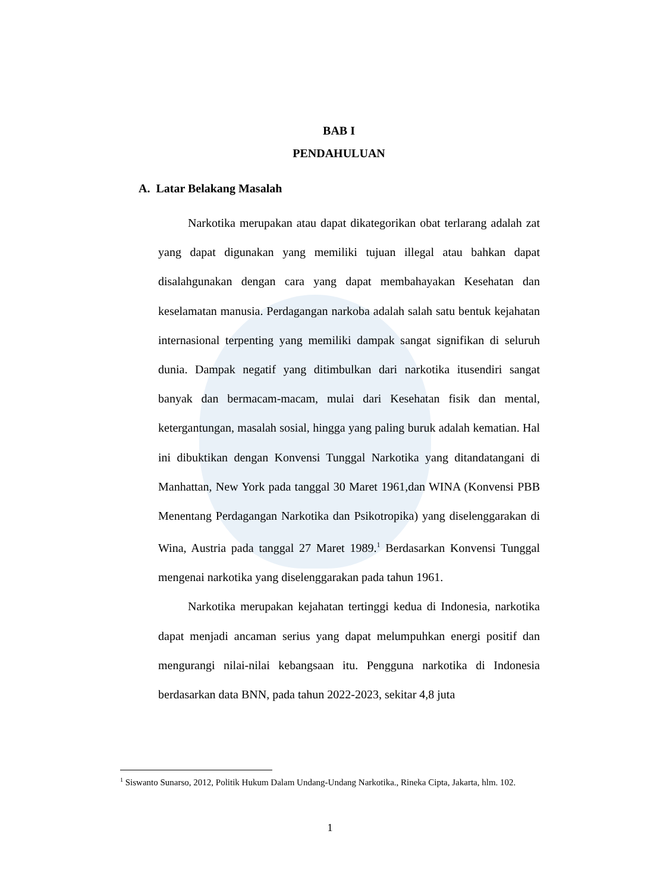BAB I
PENDAHULUAN
A. Latar Belakang Masalah
Narkotika merupakan atau dapat dikategorikan obat terlarang adalah zat yang dapat digunakan yang memiliki tujuan illegal atau bahkan dapat disalahgunakan dengan cara yang dapat membahayakan Kesehatan dan keselamatan manusia. Perdagangan narkoba adalah salah satu bentuk kejahatan internasional terpenting yang memiliki dampak sangat signifikan di seluruh dunia. Dampak negatif yang ditimbulkan dari narkotika itusendiri sangat banyak dan bermacam-macam, mulai dari Kesehatan fisik dan mental, ketergantungan, masalah sosial, hingga yang paling buruk adalah kematian. Hal ini dibuktikan dengan Konvensi Tunggal Narkotika yang ditandatangani di Manhattan, New York pada tanggal 30 Maret 1961,dan WINA (Konvensi PBB Menentang Perdagangan Narkotika dan Psikotropika) yang diselenggarakan di Wina, Austria pada tanggal 27 Maret 1989.<sup>1</sup> Berdasarkan Konvensi Tunggal mengenai narkotika yang diselenggarakan pada tahun 1961.
Narkotika merupakan kejahatan tertinggi kedua di Indonesia, narkotika dapat menjadi ancaman serius yang dapat melumpuhkan energi positif dan mengurangi nilai-nilai kebangsaan itu. Pengguna narkotika di Indonesia berdasarkan data BNN, pada tahun 2022-2023, sekitar 4,8 juta
<sup>1</sup> Siswanto Sunarso, 2012, Politik Hukum Dalam Undang-Undang Narkotika., Rineka Cipta, Jakarta, hlm. 102.
1